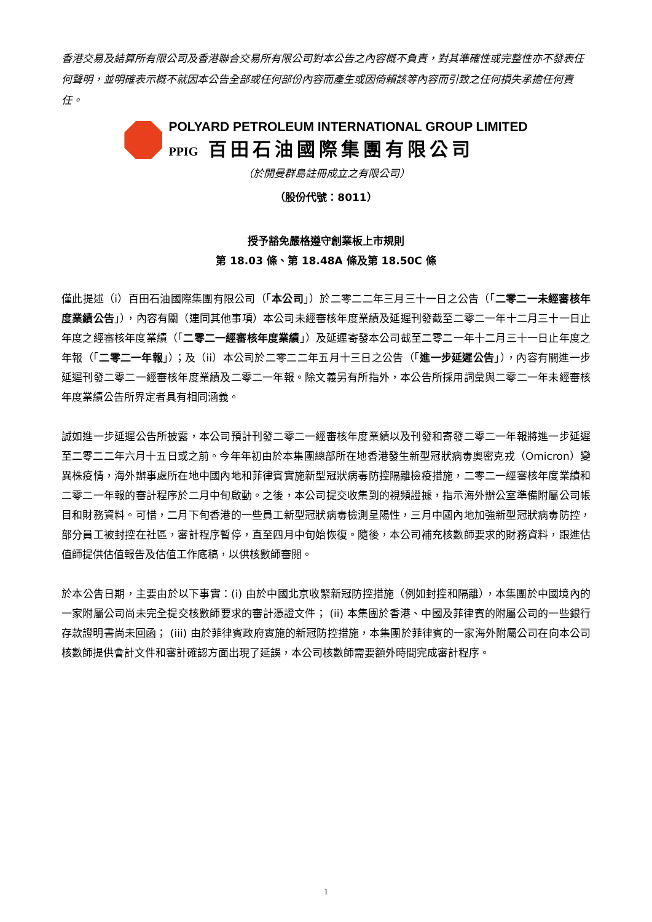香港交易及結算所有限公司及香港聯合交易所有限公司對本公告之內容概不負責，對其準確性或完整性亦不發表任何聲明，並明確表示概不就因本公告全部或任何部份內容而產生或因倚賴該等內容而引致之任何損失承擔任何責任。
POLYARD PETROLEUM INTERNATIONAL GROUP LIMITED
PPIG 百田石油國際集團有限公司
（於開曼群島註冊成立之有限公司）
（股份代號：8011）
授予豁免嚴格遵守創業板上市規則
第 18.03 條、第 18.48A 條及第 18.50C 條
僅此提述（i）百田石油國際集團有限公司（「本公司」）於二零二二年三月三十一日之公告（「二零二一未經審核年度業績公告」），內容有關（連同其他事項）本公司未經審核年度業績及延遲刊發截至二零二一年十二月三十一日止年度之經審核年度業績（「二零二一經審核年度業績」）及延遲寄發本公司截至二零二一年十二月三十一日止年度之年報（「二零二一年報」）；及（ii）本公司於二零二二年五月十三日之公告（「進一步延遲公告」），內容有關進一步延遲刊發二零二一經審核年度業績及二零二一年報。除文義另有所指外，本公告所採用詞彙與二零二一年未經審核年度業績公告所界定者具有相同涵義。
誠如進一步延遲公告所披露，本公司預計刊發二零二一經審核年度業績以及刊發和寄發二零二一年報將進一步延遲至二零二二年六月十五日或之前。今年年初由於本集團總部所在地香港發生新型冠狀病毒奧密克戎（Omicron）變異株疫情，海外辦事處所在地中國內地和菲律賓實施新型冠狀病毒防控隔離檢疫措施，二零二一經審核年度業績和二零二一年報的審計程序於二月中旬啟動。之後，本公司提交收集到的視頻證據，指示海外辦公室準備附屬公司帳目和財務資料。可惜，二月下旬香港的一些員工新型冠狀病毒檢測呈陽性，三月中國內地加強新型冠狀病毒防控，部分員工被封控在社區，審計程序暫停，直至四月中旬始恢復。隨後，本公司補充核數師要求的財務資料，跟進估值師提供估值報告及估值工作底稿，以供核數師審閱。
於本公告日期，主要由於以下事實：(i) 由於中國北京收緊新冠防控措施（例如封控和隔離），本集團於中國境內的一家附屬公司尚未完全提交核數師要求的審計憑證文件； (ii) 本集團於香港、中國及菲律賓的附屬公司的一些銀行存款證明書尚未回函； (iii) 由於菲律賓政府實施的新冠防控措施，本集團於菲律賓的一家海外附屬公司在向本公司核數師提供會計文件和審計確認方面出現了延誤，本公司核數師需要額外時間完成審計程序。
1